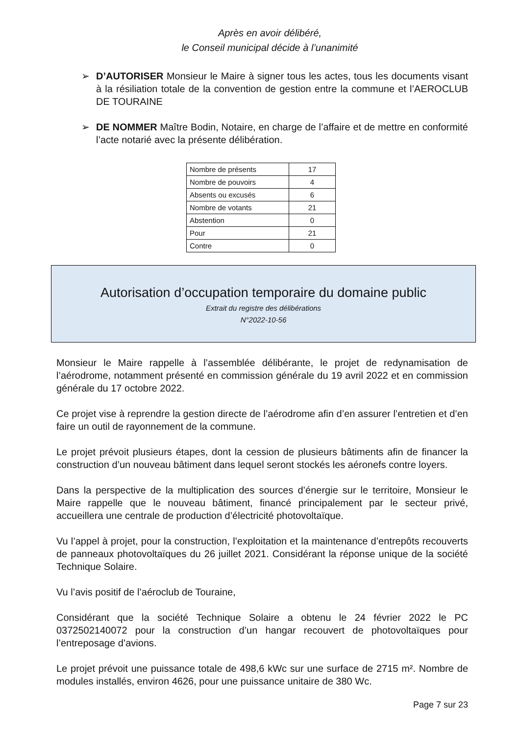Après en avoir délibéré,
le Conseil municipal décide à l’unanimité
➢ D’AUTORISER Monsieur le Maire à signer tous les actes, tous les documents visant à la résiliation totale de la convention de gestion entre la commune et l’AEROCLUB DE TOURAINE
➢ DE NOMMER Maître Bodin, Notaire, en charge de l’affaire et de mettre en conformité l’acte notarié avec la présente délibération.
| Nombre de présents | 17 |
| Nombre de pouvoirs | 4 |
| Absents ou excusés | 6 |
| Nombre de votants | 21 |
| Abstention | 0 |
| Pour | 21 |
| Contre | 0 |
Autorisation d’occupation temporaire du domaine public
Extrait du registre des délibérations
N°2022-10-56
Monsieur le Maire rappelle à l’assemblée délibérante, le projet de redynamisation de l’aérodrome, notamment présenté en commission générale du 19 avril 2022 et en commission générale du 17 octobre 2022.
Ce projet vise à reprendre la gestion directe de l’aérodrome afin d’en assurer l’entretien et d’en faire un outil de rayonnement de la commune.
Le projet prévoit plusieurs étapes, dont la cession de plusieurs bâtiments afin de financer la construction d’un nouveau bâtiment dans lequel seront stockés les aéronefs contre loyers.
Dans la perspective de la multiplication des sources d’énergie sur le territoire, Monsieur le Maire rappelle que le nouveau bâtiment, financé principalement par le secteur privé, accueillera une centrale de production d’électricité photovoltaïque.
Vu l’appel à projet, pour la construction, l’exploitation et la maintenance d’entrepôts recouverts de panneaux photovoltaïques du 26 juillet 2021. Considérant la réponse unique de la société Technique Solaire.
Vu l’avis positif de l’aéroclub de Touraine,
Considérant que la société Technique Solaire a obtenu le 24 février 2022 le PC 0372502140072 pour la construction d’un hangar recouvert de photovoltaïques pour l’entreposage d’avions.
Le projet prévoit une puissance totale de 498,6 kWc sur une surface de 2715 m². Nombre de modules installés, environ 4626, pour une puissance unitaire de 380 Wc.
Page 7 sur 23